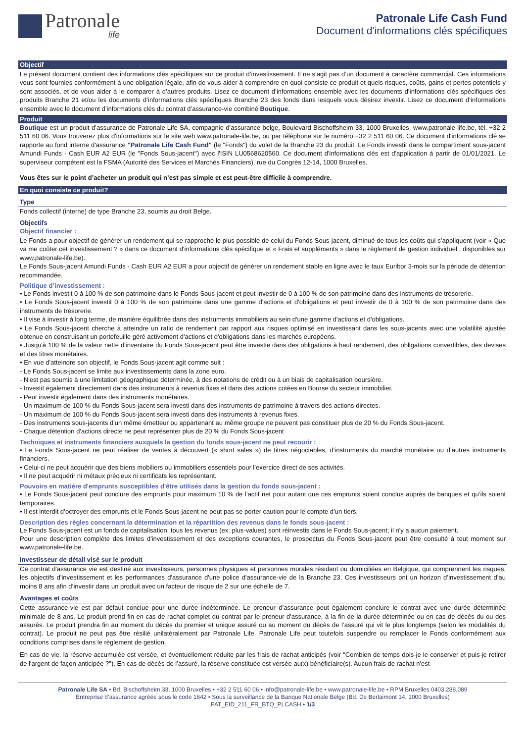Patronale
life
Patronale Life Cash Fund
Document d'informations clés spécifiques
Objectif
Le présent document contient des informations clés spécifiques sur ce produit d’investissement. Il ne s’agit pas d’un document à caractère commercial. Ces informations vous sont fournies conformément à une obligation légale, afin de vous aider à comprendre en quoi consiste ce produit et quels risques, coûts, gains et pertes potentiels y sont associés, et de vous aider à le comparer à d’autres produits. Lisez ce document d’informations ensemble avec les documents d’informations clés spécifiques des produits Branche 21 et/ou les documents d’informations clés spécifiques Branche 23 des fonds dans lesquels vous désirez investir. Lisez ce document d’informations ensemble avec le document d’informations clés du contrat d’assurance-vie combiné Boutique.
Produit
Boutique est un produit d’assurance de Patronale Life SA, compagnie d’assurance belge, Boulevard Bischoffsheim 33, 1000 Bruxelles, www.patronale-life.be, tél. +32 2 511 60 06. Vous trouverez plus d'informations sur le site web www.patronale-life.be, ou par téléphone sur le numéro +32 2 511 60 06. Ce document d'informations clé se rapporte au fond interne d'assurance "Patronale Life Cash Fund" (le "Fonds") du volet de la Branche 23 du produit. Le Fonds investit dans le compartiment sous-jacent Amundi Funds - Cash EUR A2 EUR (le ''Fonds Sous-jacent'') avec l'ISIN LU0568620560. Ce document d'informations clés est d'application à partir de 01/01/2021. Le superviseur compétent est la FSMA (Autorité des Services et Marchés Financiers), rue du Congrès 12-14, 1000 Bruxelles.
Vous êtes sur le point d’acheter un produit qui n’est pas simple et est peut-être difficile à comprendre.
En quoi consiste ce produit?
Type
Fonds collectif (interne) de type Branche 23, soumis au droit Belge.
Objectifs
Objectif financier :
Le Fonds a pour objectif de générer un rendement qui se rapproche le plus possible de celui du Fonds Sous-jacent, diminué de tous les coûts qui s’appliquent (voir « Que va me coûter cet investissement ? » dans ce document d'informations clés spécifique et « Frais et suppléments » dans le règlement de gestion individuel ; disponibles sur www.patronale-life.be).
Le Fonds Sous-jacent Amundi Funds - Cash EUR A2 EUR a pour objectif de générer un rendement stable en ligne avec le taux Euribor 3-mois sur la période de détention recommandée.
Politique d’investissement :
• Le Fonds investit 0 à 100 % de son patrimoine dans le Fonds Sous-jacent et peut investir de 0 à 100 % de son patrimoine dans des instruments de trésorerie.
• Le Fonds Sous-jacent investit 0 à 100 % de son patrimoine dans une gamme d'actions et d'obligations et peut investir de 0 à 100 % de son patrimoine dans des instruments de trésorerie.
• Il vise à investir à long terme, de manière équilibrée dans des instruments immobiliers au sein d'une gamme d'actions et d'obligations.
• Le Fonds Sous-jacent cherche à atteindre un ratio de rendement par rapport aux risques optimisé en investissant dans les sous-jacents avec une volatilité ajustée obtenue en construisant un portefeuille géré activement d'actions et d'obligations dans les marchés européens.
• Jusqu'à 100 % de la valeur nette d'inventaire du Fonds Sous-jacent peut être investie dans des obligations à haut rendement, des obligations convertibles, des devises et des titres monétaires.
• En vue d'atteindre son objectif, le Fonds Sous-jacent agit comme suit :
- Le Fonds Sous-jacent se limite aux investissements dans la zone euro.
- N'est pas soumis à une limitation géographique déterminée, à des notations de crédit ou à un biais de capitalisation boursière.
- Investit également directement dans des instruments à revenus fixes et dans des actions cotées en Bourse du secteur immobilier.
- Peut investir également dans des instruments monétaires.
- Un maximum de 100 % du Fonds Sous-jacent sera investi dans des instruments de patrimoine à travers des actions directes.
- Un maximum de 100 % du Fonds Sous-jacent sera investi dans des instruments à revenus fixes.
- Des instruments sous-jacents d'un même émetteur ou appartenant au même groupe ne peuvent pas constituer plus de 20 % du Fonds Sous-jacent.
- Chaque détention d'actions directe ne peut représenter plus de 20 % du Fonds Sous-jacent
Techniques et instruments financiers auxquels la gestion du fonds sous-jacent ne peut recourir :
• Le Fonds Sous-jacent ne peut réaliser de ventes à découvert (« short sales ») de titres négociables, d’instruments du marché monétaire ou d’autres instruments financiers.
• Celui-ci ne peut acquérir que des biens mobiliers ou immobiliers essentiels pour l’exercice direct de ses activités.
• Il ne peut acquérir ni métaux précieux ni certificats les représentant.
Pouvoirs en matière d'emprunts susceptibles d'être utilisés dans la gestion du fonds sous-jacent :
• Le Fonds Sous-jacent peut conclure des emprunts pour maximum 10 % de l’actif net pour autant que ces emprunts soient conclus auprès de banques et qu’ils soient temporaires.
• Il est interdit d’octroyer des emprunts et le Fonds Sous-jacent ne peut pas se porter caution pour le compte d’un tiers.
Description des règles concernant la détermination et la répartition des revenus dans le fonds sous-jacent :
Le Fonds Sous-jacent est un fonds de capitalisation: tous les revenus (ex: plus-values) sont réinvestis dans le Fonds Sous-jacent; il n'y a aucun paiement.
Pour une description complète des limites d'investissement et des exceptions courantes, le prospectus du Fonds Sous-jacent peut être consulté à tout moment sur www.patronale-life.be.
Investisseur de détail visé sur le produit
Ce contrat d'assurance vie est destiné aux investisseurs, personnes physiques et personnes morales résidant ou domiciliées en Belgique, qui comprennent les risques, les objectifs d'investissement et les performances d'assurance d'une police d'assurance-vie de la Branche 23. Ces investisseurs ont un horizon d’investissement d’au moins 8 ans afin d’investir dans un produit avec un facteur de risque de 2 sur une échelle de 7.
Avantages et coûts
Cette assurance-vie est par défaut conclue pour une durée indéterminée. Le preneur d’assurance peut également conclure le contrat avec une durée déterminée minimale de 8 ans. Le produit prend fin en cas de rachat complet du contrat par le preneur d'assurance, à la fin de la durée déterminée ou en cas de décès du ou des assurés. Le produit prendra fin au moment du décès du premier et unique assuré ou au moment du décès de l’assuré qui vit le plus longtemps (selon les modalités du contrat). Le produit ne peut pas être résilié unilatéralement par Patronale Life. Patronale Life peut toutefois suspendre ou remplacer le Fonds conformément aux conditions comprises dans le règlement de gestion.
En cas de vie, la réserve accumulée est versée, et éventuellement réduite par les frais de rachat anticipés (voir "Combien de temps dois-je le conserver et puis-je retirer de l'argent de façon anticipée ?"). En cas de décès de l’assuré, la réserve constituée est versée au(x) bénéficiaire(s). Aucun frais de rachat n'est
Patronale Life SA • Bd. Bischoffsheim 33, 1000 Bruxelles • +32 2 511 60 06 • info@patronale-life.be • www.patronale-life.be • RPM Bruxelles 0403.288.089
Entreprise d’assurance agréée sous le code 1642 • Sous la surveillance de la Banque Nationale Belge (Bd. De Berlaimont 14, 1000 Bruxelles)
PAT_EID_211_FR_BTQ_PLCASH • 1/3